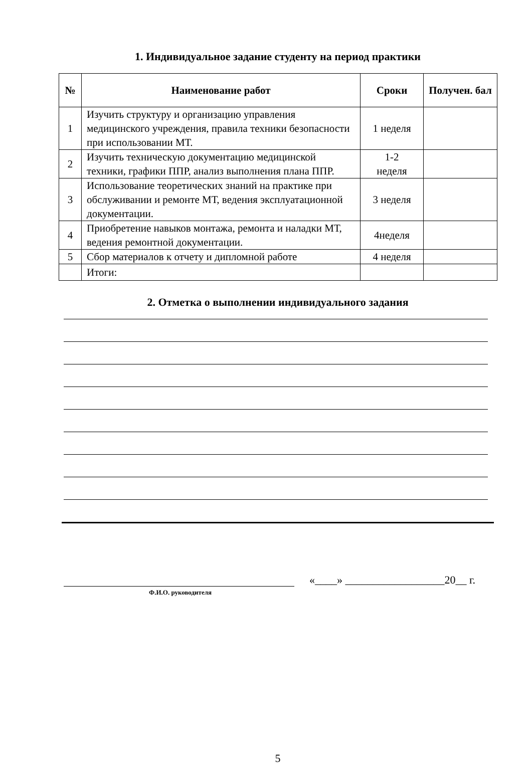1. Индивидуальное задание студенту на период практики
| № | Наименование работ | Сроки | Получен. бал |
| --- | --- | --- | --- |
| 1 | Изучить структуру и организацию управления медицинского учреждения, правила техники безопасности при использовании МТ. | 1 неделя | |
| 2 | Изучить техническую документацию медицинской техники, графики ППР, анализ выполнения плана ППР. | 1-2 неделя | |
| 3 | Использование теоретических знаний на практике при обслуживании и ремонте МТ, ведения эксплуатационной документации. | 3 неделя | |
| 4 | Приобретение навыков монтажа, ремонта и наладки МТ, ведения ремонтной документации. | 4неделя | |
| 5 | Сбор материалов к отчету и дипломной работе | 4 неделя | |
| | Итоги: | | |
2. Отметка о выполнении индивидуального задания
«____» __________________20__ г.
Ф.И.О. руководителя
5